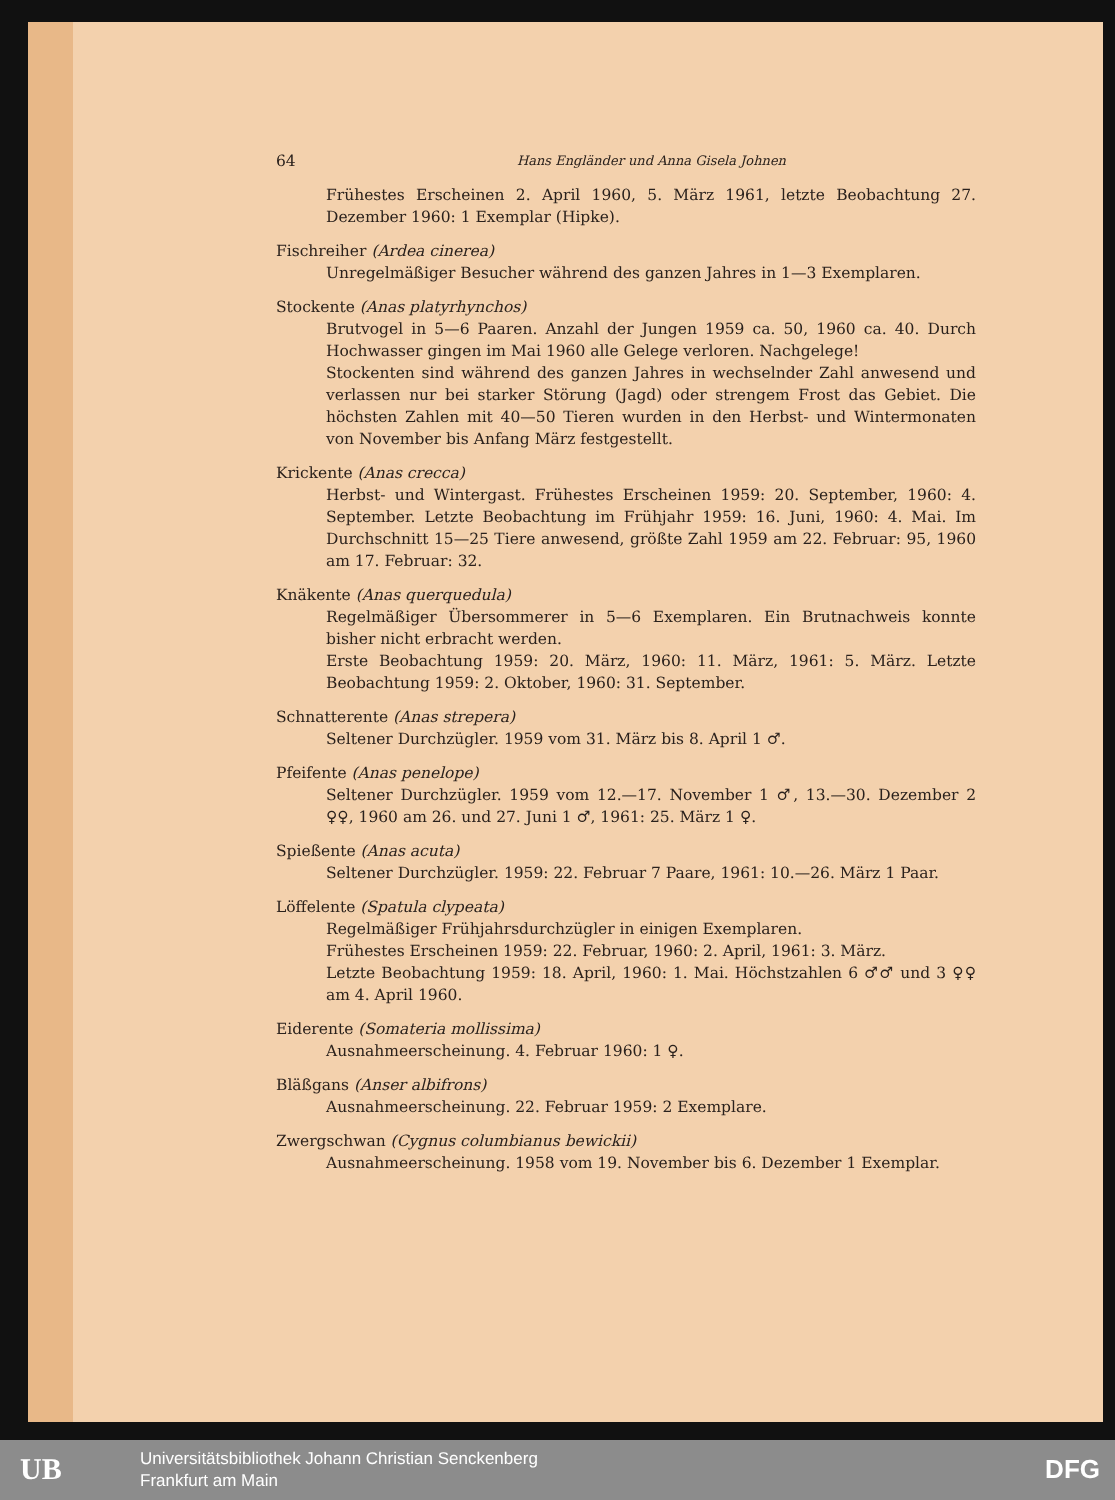64 Hans Engländer und Anna Gisela Johnen
Frühestes Erscheinen 2. April 1960, 5. März 1961, letzte Beobachtung 27. Dezember 1960: 1 Exemplar (Hipke).
Fischreiher (Ardea cinerea)
Unregelmäßiger Besucher während des ganzen Jahres in 1—3 Exemplaren.
Stockente (Anas platyrhynchos)
Brutvogel in 5—6 Paaren. Anzahl der Jungen 1959 ca. 50, 1960 ca. 40. Durch Hochwasser gingen im Mai 1960 alle Gelege verloren. Nachgelege!
Stockenten sind während des ganzen Jahres in wechselnder Zahl anwesend und verlassen nur bei starker Störung (Jagd) oder strengem Frost das Gebiet. Die höchsten Zahlen mit 40—50 Tieren wurden in den Herbst- und Wintermonaten von November bis Anfang März festgestellt.
Krickente (Anas crecca)
Herbst- und Wintergast. Frühestes Erscheinen 1959: 20. September, 1960: 4. September. Letzte Beobachtung im Frühjahr 1959: 16. Juni, 1960: 4. Mai. Im Durchschnitt 15—25 Tiere anwesend, größte Zahl 1959 am 22. Februar: 95, 1960 am 17. Februar: 32.
Knäkente (Anas querquedula)
Regelmäßiger Übersommerer in 5—6 Exemplaren. Ein Brutnachweis konnte bisher nicht erbracht werden.
Erste Beobachtung 1959: 20. März, 1960: 11. März, 1961: 5. März. Letzte Beobachtung 1959: 2. Oktober, 1960: 31. September.
Schnatterente (Anas strepera)
Seltener Durchzügler. 1959 vom 31. März bis 8. April 1 ♂.
Pfeifente (Anas penelope)
Seltener Durchzügler. 1959 vom 12.—17. November 1 ♂, 13.—30. Dezember 2 ♀♀, 1960 am 26. und 27. Juni 1 ♂, 1961: 25. März 1 ♀.
Spießente (Anas acuta)
Seltener Durchzügler. 1959: 22. Februar 7 Paare, 1961: 10.—26. März 1 Paar.
Löffelente (Spatula clypeata)
Regelmäßiger Frühjahrsdurchzügler in einigen Exemplaren.
Frühestes Erscheinen 1959: 22. Februar, 1960: 2. April, 1961: 3. März.
Letzte Beobachtung 1959: 18. April, 1960: 1. Mai. Höchstzahlen 6 ♂♂ und 3 ♀♀ am 4. April 1960.
Eiderente (Somateria mollissima)
Ausnahmeerscheinung. 4. Februar 1960: 1 ♀.
Bläßgans (Anser albifrons)
Ausnahmeerscheinung. 22. Februar 1959: 2 Exemplare.
Zwergschwan (Cygnus columbianus bewickii)
Ausnahmeerscheinung. 1958 vom 19. November bis 6. Dezember 1 Exemplar.
UB
Universitätsbibliothek Johann Christian Senckenberg
Frankfurt am Main
DFG